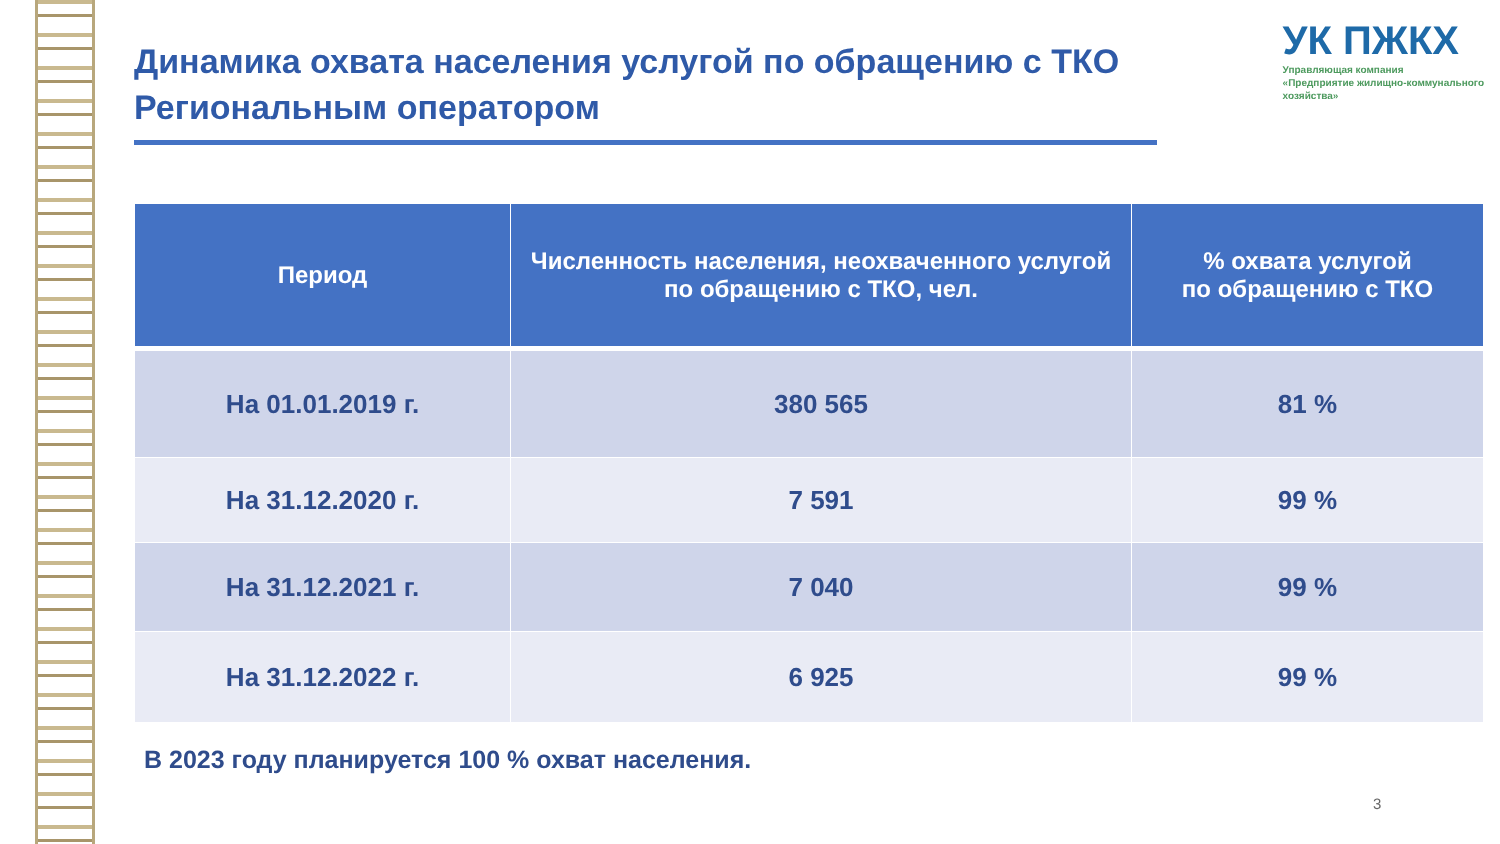Динамика охвата населения услугой по обращению с ТКО Региональным оператором
УК ПЖКХ
Управляющая компания
«Предприятие жилищно-коммунального
хозяйства»
| Период | Численность населения, неохваченного услугой по обращению с ТКО, чел. | % охвата услугой по обращению с ТКО |
| --- | --- | --- |
| На 01.01.2019 г. | 380 565 | 81 % |
| На 31.12.2020 г. | 7 591 | 99 % |
| На 31.12.2021 г. | 7 040 | 99 % |
| На 31.12.2022 г. | 6 925 | 99 % |
В 2023 году планируется 100 % охват населения.
3